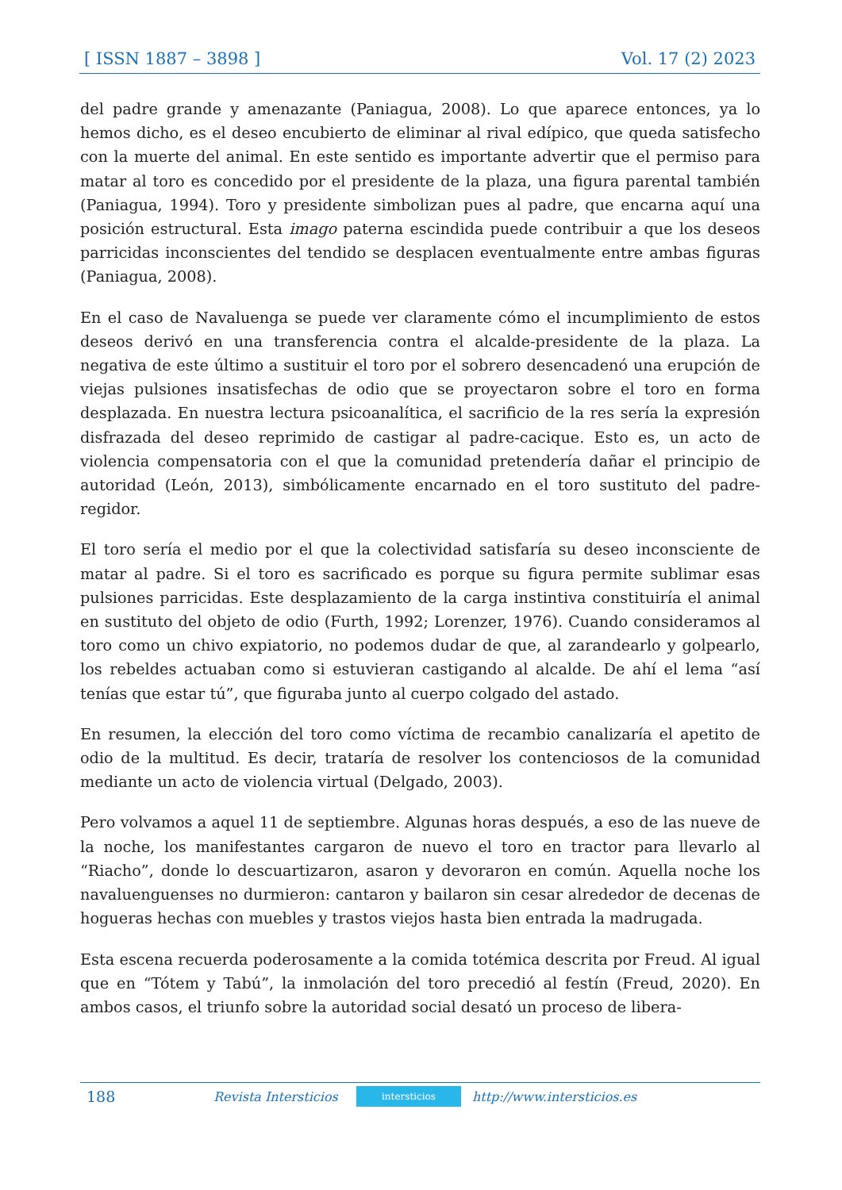[ ISSN 1887 – 3898 ] Vol. 17 (2) 2023
del padre grande y amenazante (Paniagua, 2008). Lo que aparece entonces, ya lo hemos dicho, es el deseo encubierto de eliminar al rival edípico, que queda satisfecho con la muerte del animal. En este sentido es importante advertir que el permiso para matar al toro es concedido por el presidente de la plaza, una figura parental también (Paniagua, 1994). Toro y presidente simbolizan pues al padre, que encarna aquí una posición estructural. Esta imago paterna escindida puede contribuir a que los deseos parricidas inconscientes del tendido se desplacen eventualmente entre ambas figuras (Paniagua, 2008).
En el caso de Navaluenga se puede ver claramente cómo el incumplimiento de estos deseos derivó en una transferencia contra el alcalde-presidente de la plaza. La negativa de este último a sustituir el toro por el sobrero desencadenó una erupción de viejas pulsiones insatisfechas de odio que se proyectaron sobre el toro en forma desplazada. En nuestra lectura psicoanalítica, el sacrificio de la res sería la expresión disfrazada del deseo reprimido de castigar al padre-cacique. Esto es, un acto de violencia compensatoria con el que la comunidad pretendería dañar el principio de autoridad (León, 2013), simbólicamente encarnado en el toro sustituto del padre-regidor.
El toro sería el medio por el que la colectividad satisfaría su deseo inconsciente de matar al padre. Si el toro es sacrificado es porque su figura permite sublimar esas pulsiones parricidas. Este desplazamiento de la carga instintiva constituiría el animal en sustituto del objeto de odio (Furth, 1992; Lorenzer, 1976). Cuando consideramos al toro como un chivo expiatorio, no podemos dudar de que, al zarandearlo y golpearlo, los rebeldes actuaban como si estuvieran castigando al alcalde. De ahí el lema “así tenías que estar tú”, que figuraba junto al cuerpo colgado del astado.
En resumen, la elección del toro como víctima de recambio canalizaría el apetito de odio de la multitud. Es decir, trataría de resolver los contenciosos de la comunidad mediante un acto de violencia virtual (Delgado, 2003).
Pero volvamos a aquel 11 de septiembre. Algunas horas después, a eso de las nueve de la noche, los manifestantes cargaron de nuevo el toro en tractor para llevarlo al “Riacho”, donde lo descuartizaron, asaron y devoraron en común. Aquella noche los navaluenguenses no durmieron: cantaron y bailaron sin cesar alrededor de decenas de hogueras hechas con muebles y trastos viejos hasta bien entrada la madrugada.
Esta escena recuerda poderosamente a la comida totémica descrita por Freud. Al igual que en “Tótem y Tabú”, la inmolación del toro precedió al festín (Freud, 2020). En ambos casos, el triunfo sobre la autoridad social desató un proceso de libera-
188 Revista Intersticios intersticios http://www.intersticios.es